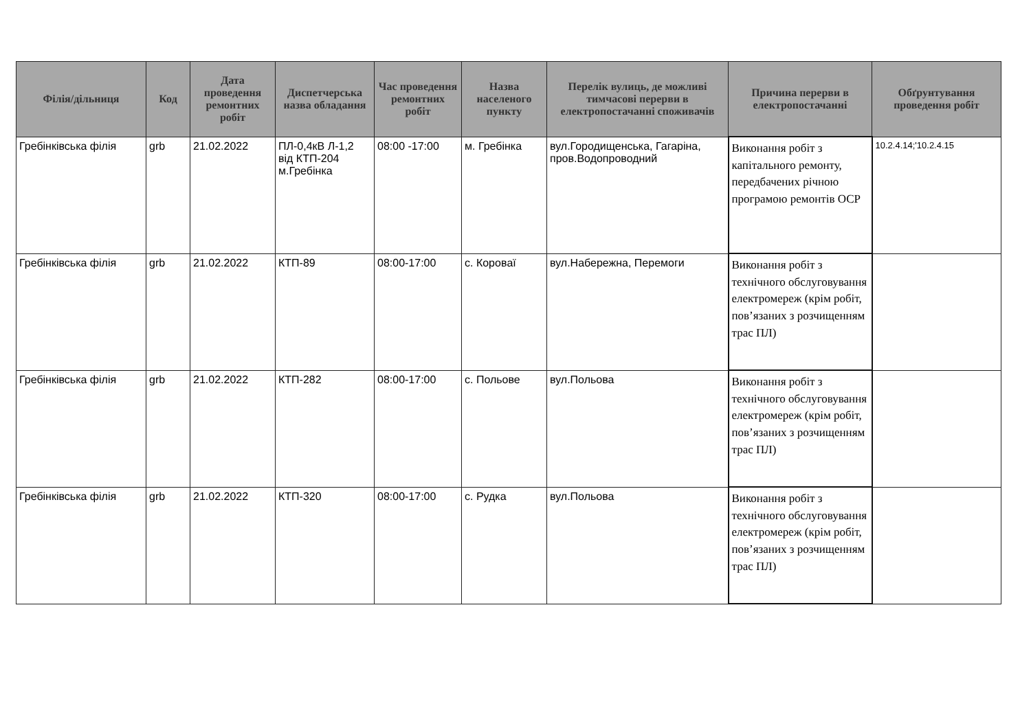| Філія/дільниця | Код | Дата проведення ремонтних робіт | Диспетчерська назва обладання | Час проведення ремонтних робіт | Назва населеного пункту | Перелік вулиць, де можливі тимчасові перерви в електропостачанні споживачів | Причина перерви в електропостачанні | Обґрунтування проведення робіт |
| --- | --- | --- | --- | --- | --- | --- | --- | --- |
| Гребінківська філія | grb | 21.02.2022 | ПЛ-0,4кВ Л-1,2 від КТП-204 м.Гребінка | 08:00 -17:00 | м. Гребінка | вул.Городищенська, Гагаріна, пров.Водопроводний | Виконання робіт з капітального ремонту, передбачених річною програмою ремонтів ОСР | 10.2.4.14;'10.2.4.15 |
| Гребінківська філія | grb | 21.02.2022 | КТП-89 | 08:00-17:00 | с. Коровaї | вул.Набережна, Перемоги | Виконання робіт з технічного обслуговування електромереж (крім робіт, пов’язаних з розчищенням трас ПЛ) | |
| Гребінківська філія | grb | 21.02.2022 | КТП-282 | 08:00-17:00 | с. Польове | вул.Польова | Виконання робіт з технічного обслуговування електромереж (крім робіт, пов’язаних з розчищенням трас ПЛ) | |
| Гребінківська філія | grb | 21.02.2022 | КТП-320 | 08:00-17:00 | с. Рудка | вул.Польова | Виконання робіт з технічного обслуговування електромереж (крім робіт, пов’язаних з розчищенням трас ПЛ) | |